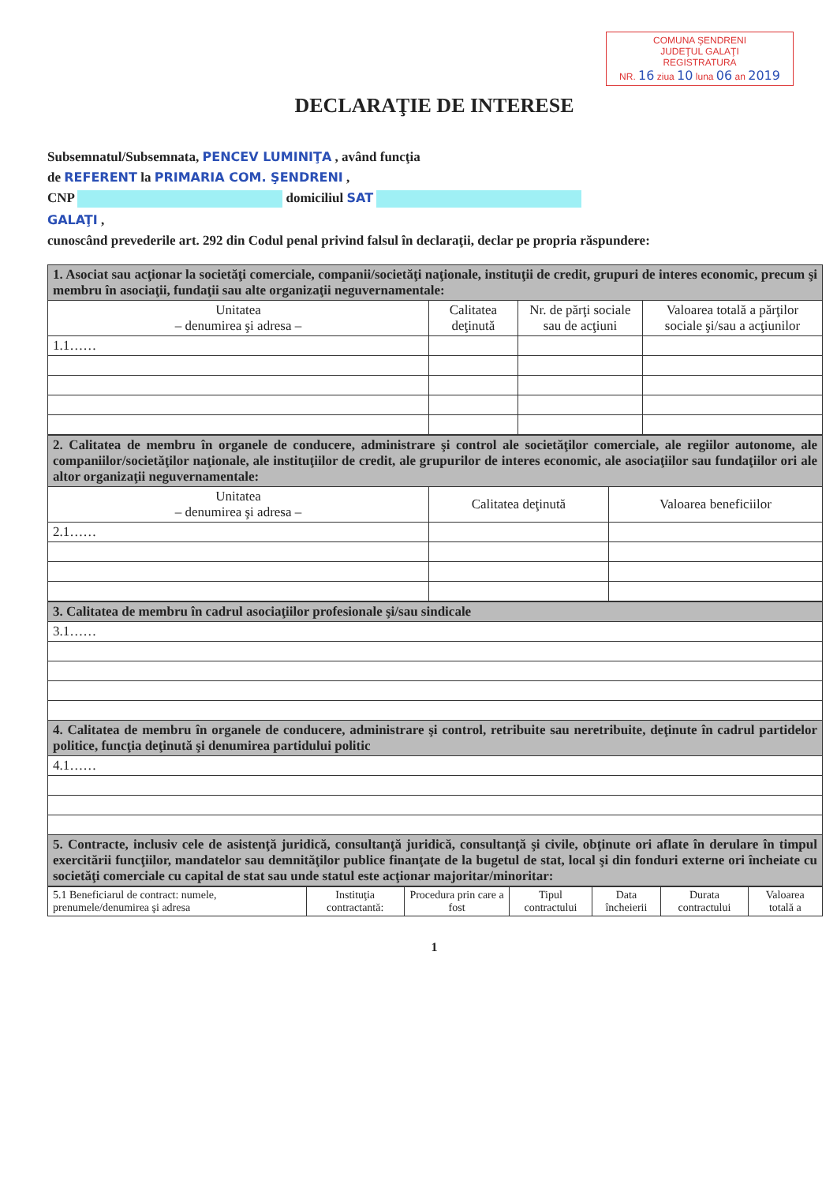COMUNA ŞENDRENI
JUDEŢUL GALAŢI
REGISTRATURA
NR. 16 ziua 10 luna 06 an 2019
DECLARAŢIE DE INTERESE
Subsemnatul/Subsemnata, PENCEV LUMINIŢA , având funcţia
de REFERENT la PRIMARIA COM. ŞENDRENI ,
CNP domiciliul SAT
GALAŢI ,
cunoscând prevederile art. 292 din Codul penal privind falsul în declaraţii, declar pe propria răspundere:
| 1. Asociat sau acţionar la societăţi comerciale, companii/societăţi naţionale, instituţii de credit, grupuri de interes economic, precum şi membru în asociaţii, fundaţii sau alte organizaţii neguvernamentale: | | | |
| --- | --- | --- | --- |
| Unitatea – denumirea şi adresa – | Calitatea deţinută | Nr. de părţi sociale sau de acţiuni | Valoarea totală a părţilor sociale şi/sau a acţiunilor |
| 1.1…… | | | |
| 2. Calitatea de membru în organele de conducere, administrare şi control ale societăţilor comerciale, ale regiilor autonome, ale companiilor/societăţilor naţionale, ale instituţiilor de credit, ale grupurilor de interes economic, ale asociaţiilor sau fundaţiilor ori ale altor organizaţii neguvernamentale: | | |
| --- | --- | --- |
| Unitatea – denumirea şi adresa – | Calitatea deţinută | Valoarea beneficiilor |
| 2.1…… | | |
| 3. Calitatea de membru în cadrul asociaţiilor profesionale şi/sau sindicale |
| --- |
| 3.1…… |
| 4. Calitatea de membru în organele de conducere, administrare şi control, retribuite sau neretribuite, deţinute în cadrul partidelor politice, funcţia deţinută şi denumirea partidului politic |
| 4.1…… |
| 5. Contracte, inclusiv cele de asistenţă juridică, consultanţă juridică, consultanţă şi civile, obţinute ori aflate în derulare în timpul exercitării funcţiilor, mandatelor sau demnităţilor publice finanţate de la bugetul de stat, local şi din fonduri externe ori încheiate cu societăţi comerciale cu capital de stat sau unde statul este acţionar majoritar/minoritar: |
| 5.1 Beneficiarul de contract: numele, prenumele/denumirea şi adresa | Instituţia contractantă: | Procedura prin care a fost | Tipul contractului | Data încheierii | Durata contractului | Valoarea totală a |
1